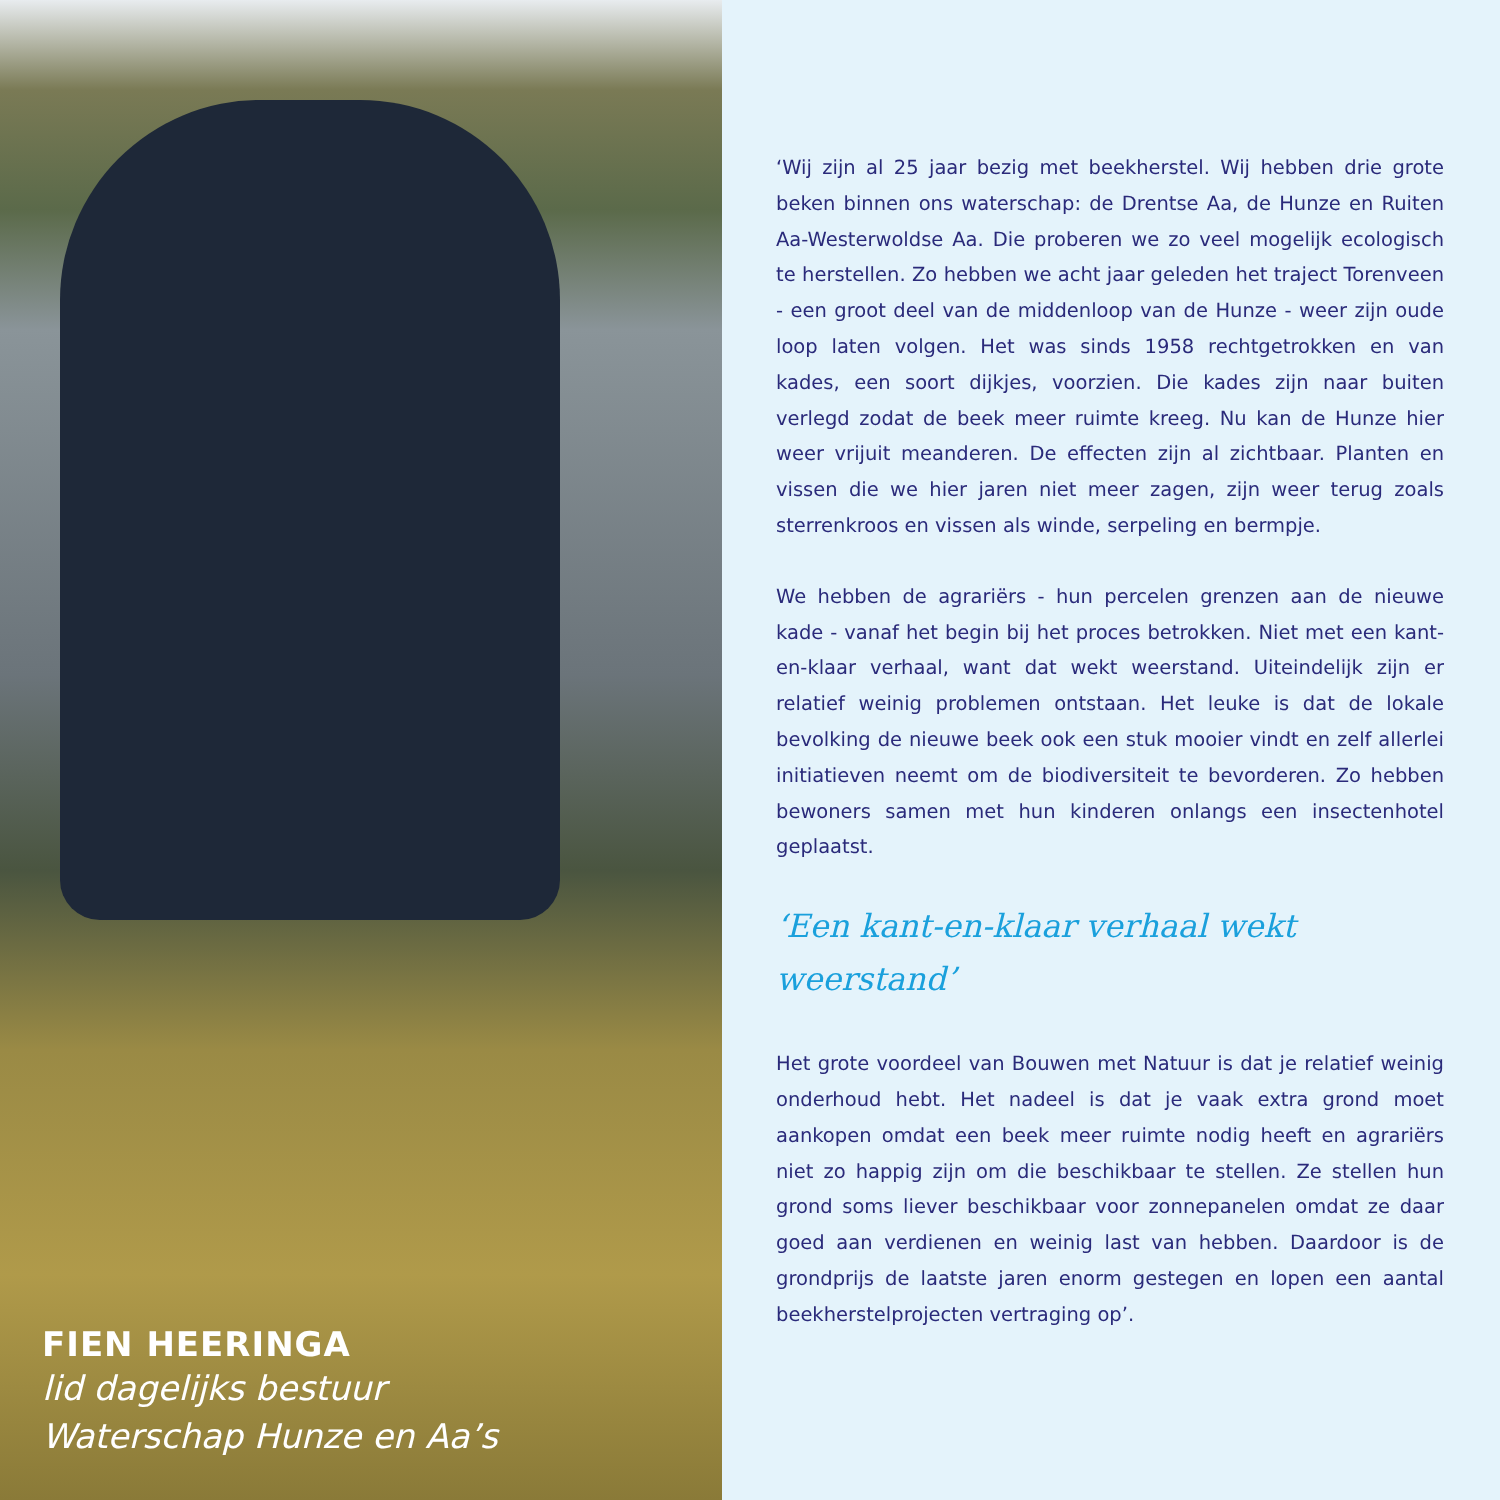FIEN HEERINGA
lid dagelijks bestuur
Waterschap Hunze en Aa’s
‘Wij zijn al 25 jaar bezig met beekherstel. Wij hebben drie grote beken binnen ons waterschap: de Drentse Aa, de Hunze en Ruiten Aa-Westerwoldse Aa. Die proberen we zo veel mogelijk ecologisch te herstellen. Zo hebben we acht jaar geleden het traject Torenveen - een groot deel van de middenloop van de Hunze - weer zijn oude loop laten volgen. Het was sinds 1958 rechtgetrokken en van kades, een soort dijkjes, voorzien. Die kades zijn naar buiten verlegd zodat de beek meer ruimte kreeg. Nu kan de Hunze hier weer vrijuit meanderen. De effecten zijn al zichtbaar. Planten en vissen die we hier jaren niet meer zagen, zijn weer terug zoals sterrenkroos en vissen als winde, serpeling en bermpje.
We hebben de agrariërs - hun percelen grenzen aan de nieuwe kade - vanaf het begin bij het proces betrokken. Niet met een kant-en-klaar verhaal, want dat wekt weerstand. Uiteindelijk zijn er relatief weinig problemen ontstaan. Het leuke is dat de lokale bevolking de nieuwe beek ook een stuk mooier vindt en zelf allerlei initiatieven neemt om de biodiversiteit te bevorderen. Zo hebben bewoners samen met hun kinderen onlangs een insectenhotel geplaatst.
‘Een kant-en-klaar verhaal wekt
weerstand’
Het grote voordeel van Bouwen met Natuur is dat je relatief weinig onderhoud hebt. Het nadeel is dat je vaak extra grond moet aankopen omdat een beek meer ruimte nodig heeft en agrariërs niet zo happig zijn om die beschikbaar te stellen. Ze stellen hun grond soms liever beschikbaar voor zonnepanelen omdat ze daar goed aan verdienen en weinig last van hebben. Daardoor is de grondprijs de laatste jaren enorm gestegen en lopen een aantal beekherstelprojecten vertraging op’.